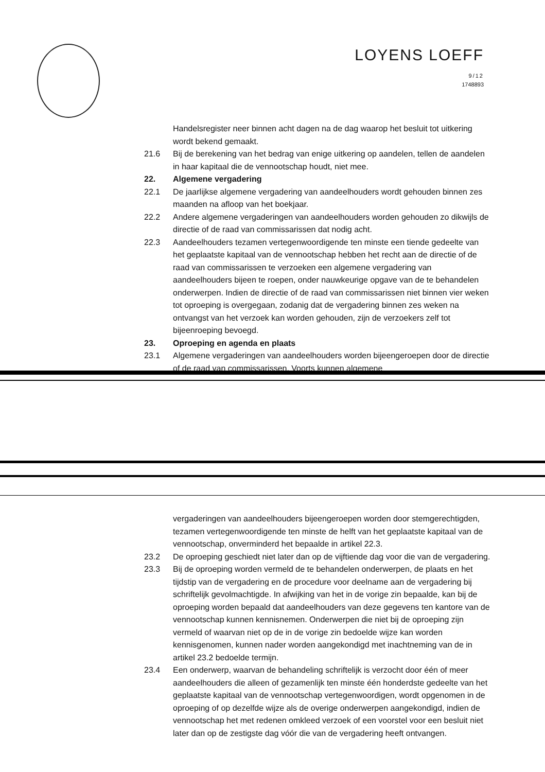LOYENS LOEFF 9/12
1748893
Handelsregister neer binnen acht dagen na de dag waarop het besluit tot uitkering wordt bekend gemaakt.
21.6 Bij de berekening van het bedrag van enige uitkering op aandelen, tellen de aandelen in haar kapitaal die de vennootschap houdt, niet mee.
22. Algemene vergadering
22.1 De jaarlijkse algemene vergadering van aandeelhouders wordt gehouden binnen zes maanden na afloop van het boekjaar.
22.2 Andere algemene vergaderingen van aandeelhouders worden gehouden zo dikwijls de directie of de raad van commissarissen dat nodig acht.
22.3 Aandeelhouders tezamen vertegenwoordigende ten minste een tiende gedeelte van het geplaatste kapitaal van de vennootschap hebben het recht aan de directie of de raad van commissarissen te verzoeken een algemene vergadering van aandeelhouders bijeen te roepen, onder nauwkeurige opgave van de te behandelen onderwerpen. Indien de directie of de raad van commissarissen niet binnen vier weken tot oproeping is overgegaan, zodanig dat de vergadering binnen zes weken na ontvangst van het verzoek kan worden gehouden, zijn de verzoekers zelf tot bijeenroeping bevoegd.
23. Oproeping en agenda en plaats
23.1 Algemene vergaderingen van aandeelhouders worden bijeengeroepen door de directie of de raad van commissarissen. Voorts kunnen algemene
vergaderingen van aandeelhouders bijeengeroepen worden door stemgerechtigden, tezamen vertegenwoordigende ten minste de helft van het geplaatste kapitaal van de vennootschap, onverminderd het bepaalde in artikel 22.3.
23.2 De oproeping geschiedt niet later dan op de vijftiende dag voor die van de vergadering.
23.3 Bij de oproeping worden vermeld de te behandelen onderwerpen, de plaats en het tijdstip van de vergadering en de procedure voor deelname aan de vergadering bij schriftelijk gevolmachtigde. In afwijking van het in de vorige zin bepaalde, kan bij de oproeping worden bepaald dat aandeelhouders van deze gegevens ten kantore van de vennootschap kunnen kennisnemen. Onderwerpen die niet bij de oproeping zijn vermeld of waarvan niet op de in de vorige zin bedoelde wijze kan worden kennisgenomen, kunnen nader worden aangekondigd met inachtneming van de in artikel 23.2 bedoelde termijn.
23.4 Een onderwerp, waarvan de behandeling schriftelijk is verzocht door één of meer aandeelhouders die alleen of gezamenlijk ten minste één honderdste gedeelte van het geplaatste kapitaal van de vennootschap vertegenwoordigen, wordt opgenomen in de oproeping of op dezelfde wijze als de overige onderwerpen aangekondigd, indien de vennootschap het met redenen omkleed verzoek of een voorstel voor een besluit niet later dan op de zestigste dag vóór die van de vergadering heeft ontvangen.